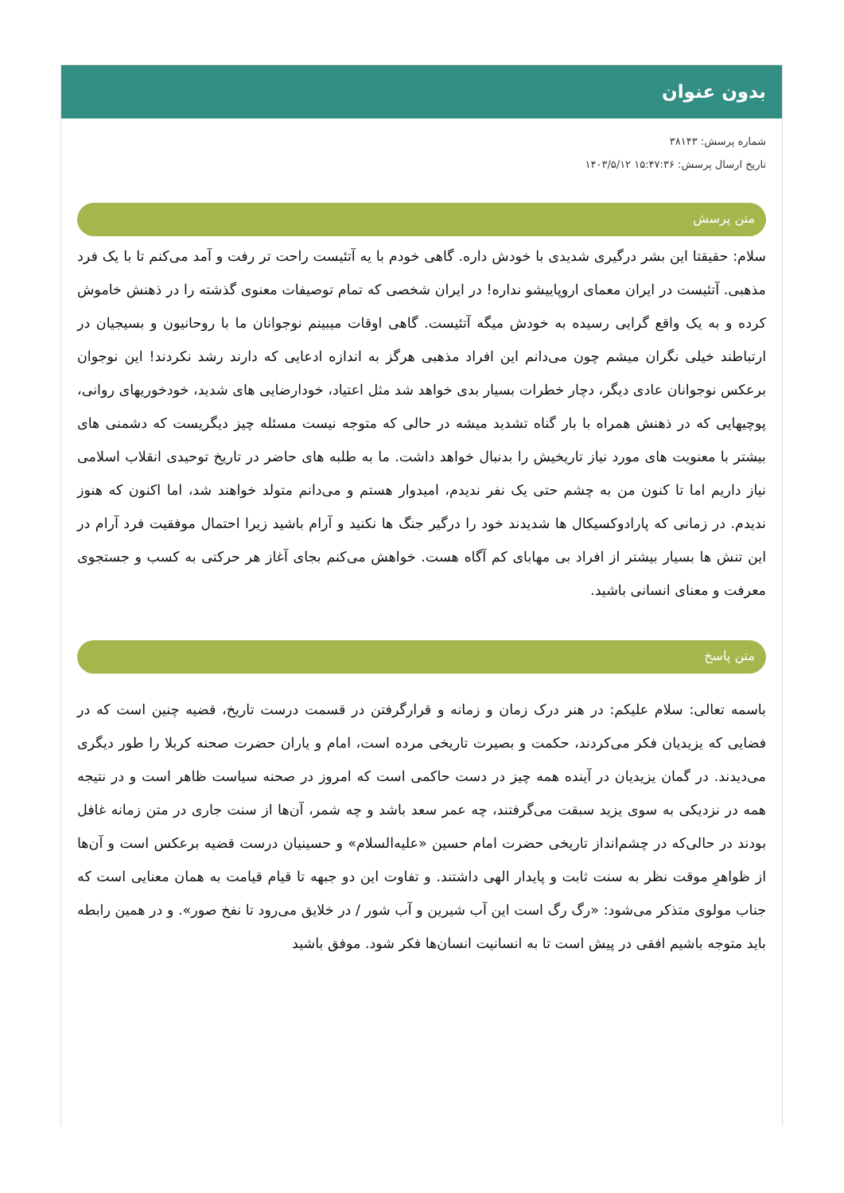بدون عنوان
شماره پرسش: ۳۸۱۴۳
تاریخ ارسال پرسش: ۱۵:۴۷:۳۶ ۱۴۰۳/۵/۱۲
متن پرسش
سلام: حقیقتا این بشر درگیری شدیدی با خودش داره. گاهی خودم با یه آتئیست راحت تر رفت و آمد می‌کنم تا با یک فرد مذهبی. آتئیست در ایران معمای اروپاییشو نداره! در ایران شخصی که تمام توصیفات معنوی گذشته را در ذهنش خاموش کرده و به یک واقع گرایی رسیده به خودش میگه آتئیست. گاهی اوقات میبینم نوجوانان ما با روحانیون و بسیجیان در ارتباطند خیلی نگران میشم چون می‌دانم این افراد مذهبی هرگز به اندازه ادعایی که دارند رشد نکردند! این نوجوان برعکس نوجوانان عادی دیگر، دچار خطرات بسیار بدی خواهد شد مثل اعتیاد، خودارضایی های شدید، خودخوریهای روانی، پوچیهایی که در ذهنش همراه با بار گناه تشدید میشه در حالی که متوجه نیست مسئله چیز دیگریست که دشمنی های بیشتر با معنویت های مورد نیاز تاریخیش را بدنبال خواهد داشت. ما به طلبه های حاضر در تاریخ توحیدی انقلاب اسلامی نیاز داریم اما تا کنون من به چشم حتی یک نفر ندیدم، امیدوار هستم و می‌دانم متولد خواهند شد، اما اکنون که هنوز ندیدم. در زمانی که پارادوکسیکال ها شدیدند خود را درگیر جنگ ها نکنید و آرام باشید زیرا احتمال موفقیت فرد آرام در این تنش ها بسیار بیشتر از افراد بی مهابای کم آگاه هست. خواهش می‌کنم بجای آغاز هر حرکتی به کسب و جستجوی معرفت و معنای انسانی باشید.
متن پاسخ
باسمه تعالی: سلام علیکم: در هنر درک زمان و زمانه و قرارگرفتن در قسمت درست تاریخ، قضیه چنین است که در فضایی که یزیدیان فکر می‌کردند، حکمت و بصیرت تاریخی مرده است، امام و یاران حضرت صحنه کربلا را طور دیگری می‌دیدند. در گمان یزیدیان در آینده همه چیز در دست حاکمی است که امروز در صحنه سیاست ظاهر است و در نتیجه همه در نزدیکی به سوی یزید سبقت می‌گرفتند، چه عمر سعد باشد و چه شمر، آن‌ها از سنت جاری در متن زمانه غافل بودند در حالی‌که در چشم‌انداز تاریخی حضرت امام حسین «علیه‌السلام» و حسینیان درست قضیه برعکس است و آن‌ها از ظواهرِ موقت نظر به سنت ثابت و پایدار الهی داشتند. و تفاوت این دو جبهه تا قیام قیامت به همان معنایی است که جناب مولوی متذکر می‌شود: «رگ رگ است این آب شیرین و آب شور / در خلایق می‌رود تا نفخ صور». و در همین رابطه باید متوجه باشیم افقی در پیش است تا به انسانیت انسان‌ها فکر شود. موفق باشید